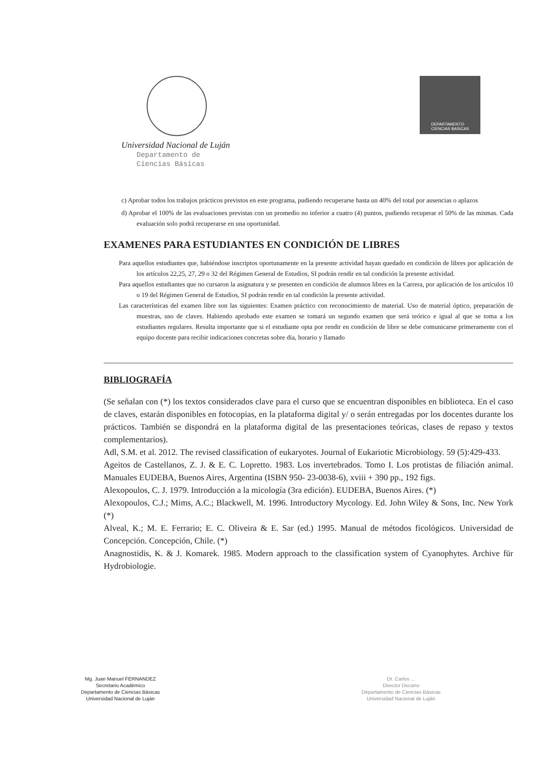Universidad Nacional de Luján
Departamento de
Ciencias Básicas
DEPARTAMENTO
CIENCIAS BASICAS
c) Aprobar todos los trabajos prácticos previstos en este programa, pudiendo recuperarse hasta un 40% del total por ausencias o aplazos
d) Aprobar el 100% de las evaluaciones previstas con un promedio no inferior a cuatro (4) puntos, pudiendo recuperar el 50% de las mismas. Cada evaluación solo podrá recuperarse en una oportunidad.
EXAMENES PARA ESTUDIANTES EN CONDICIÓN DE LIBRES
Para aquellos estudiantes que, habiéndose inscriptos oportunamente en la presente actividad hayan quedado en condición de libres por aplicación de los artículos 22,25, 27, 29 o 32 del Régimen General de Estudios, SI podrán rendir en tal condición la presente actividad.
Para aquellos estudiantes que no cursaron la asignatura y se presenten en condición de alumnos libres en la Carrera, por aplicación de los artículos 10 o 19 del Régimen General de Estudios, SI podrán rendir en tal condición la presente actividad.
Las características del examen libre son las siguientes: Examen práctico con reconocimiento de material. Uso de material óptico, preparación de muestras, uso de claves. Habiendo aprobado este examen se tomará un segundo examen que será teórico e igual al que se toma a los estudiantes regulares. Resulta importante que si el estudiante opta por rendir en condición de libre se debe comunicarse primeramente con el equipo docente para recibir indicaciones concretas sobre dia, horario y llamado
BIBLIOGRAFÍA
(Se señalan con (*) los textos considerados clave para el curso que se encuentran disponibles en biblioteca. En el caso de claves, estarán disponibles en fotocopias, en la plataforma digital y/ o serán entregadas por los docentes durante los prácticos. También se dispondrá en la plataforma digital de las presentaciones teóricas, clases de repaso y textos complementarios).
Adl, S.M. et al. 2012. The revised classification of eukaryotes. Journal of Eukariotic Microbiology. 59 (5):429-433.
Ageitos de Castellanos, Z. J. & E. C. Lopretto. 1983. Los invertebrados. Tomo I. Los protistas de filiación animal. Manuales EUDEBA, Buenos Aires, Argentina (ISBN 950- 23-0038-6), xviii + 390 pp., 192 figs.
Alexopoulos, C. J. 1979. Introducción a la micología (3ra edición). EUDEBA, Buenos Aires. (*)
Alexopoulos, C.J.; Mims, A.C.; Blackwell, M. 1996. Introductory Mycology. Ed. John Wiley & Sons, Inc. New York (*)
Alveal, K.; M. E. Ferrario; E. C. Oliveira & E. Sar (ed.) 1995. Manual de métodos ficológicos. Universidad de Concepción. Concepción, Chile. (*)
Anagnostidis, K. & J. Komarek. 1985. Modern approach to the classification system of Cyanophytes. Archive für Hydrobiologie.
Mg. Juan Manuel FERNANDEZ
Secretario Académico
Departamento de Ciencias Básicas
Universidad Nacional de Luján
Dr. Carlos ...
Director Decano
Departamento de Ciencias Básicas
Universidad Nacional de Luján